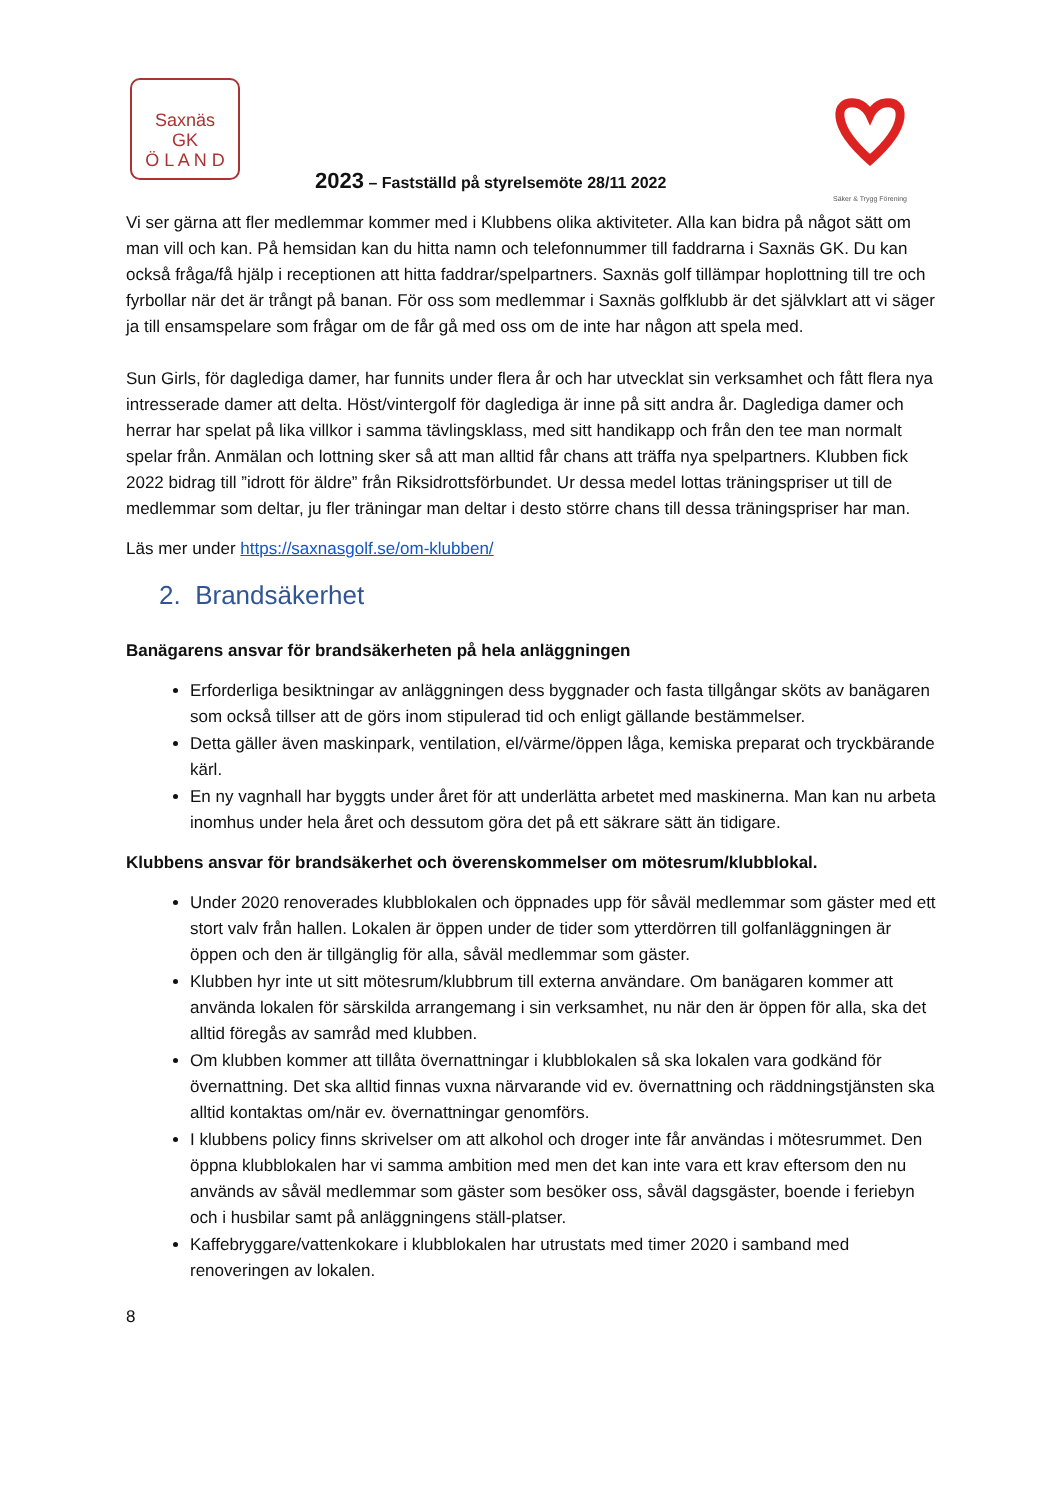Saxnäs
GK
Ö L A N D
Säker & Trygg Förening
2023 – Fastställd på styrelsemöte 28/11 2022
Vi ser gärna att fler medlemmar kommer med i Klubbens olika aktiviteter. Alla kan bidra på något sätt om man vill och kan. På hemsidan kan du hitta namn och telefonnummer till faddrarna i Saxnäs GK. Du kan också fråga/få hjälp i receptionen att hitta faddrar/spelpartners. Saxnäs golf tillämpar hoplottning till tre och fyrbollar när det är trångt på banan. För oss som medlemmar i Saxnäs golfklubb är det självklart att vi säger ja till ensamspelare som frågar om de får gå med oss om de inte har någon att spela med.
Sun Girls, för dagledi­ga damer, har funnits under flera år och har utvecklat sin verksamhet och fått flera nya intresserade damer att delta. Höst/vintergolf för dagledi­ga är inne på sitt andra år. Dagledi­ga damer och herrar har spelat på lika villkor i samma tävlingsklass, med sitt handikapp och från den tee man normalt spelar från. Anmälan och lottning sker så att man alltid får chans att träffa nya spelpartners. Klubben fick 2022 bidrag till ”idrott för äldre” från Riksidrottsförbundet. Ur dessa medel lottas träningspriser ut till de medlemmar som deltar, ju fler träningar man deltar i desto större chans till dessa träningspriser har man.
Läs mer under https://saxnasgolf.se/om-klubben/
2. Brandsäkerhet
Banägarens ansvar för brandsäkerheten på hela anläggningen
Erforderliga besiktningar av anläggningen dess byggnader och fasta tillgångar sköts av banägaren som också tillser att de görs inom stipulerad tid och enligt gällande bestämmelser.
Detta gäller även maskinpark, ventilation, el/värme/öppen låga, kemiska preparat och tryckbärande kärl.
En ny vagnhall har byggts under året för att underlätta arbetet med maskinerna. Man kan nu arbeta inomhus under hela året och dessutom göra det på ett säkrare sätt än tidigare.
Klubbens ansvar för brandsäkerhet och överenskommelser om mötesrum/klubblokal.
Under 2020 renoverades klubblokalen och öppnades upp för såväl medlemmar som gäster med ett stort valv från hallen. Lokalen är öppen under de tider som ytterdörren till golfanläggningen är öppen och den är tillgänglig för alla, såväl medlemmar som gäster.
Klubben hyr inte ut sitt mötesrum/klubbrum till externa användare. Om banägaren kommer att använda lokalen för särskilda arrangemang i sin verksamhet, nu när den är öppen för alla, ska det alltid föregås av samråd med klubben.
Om klubben kommer att tillåta övernattningar i klubblokalen så ska lokalen vara godkänd för övernattning. Det ska alltid finnas vuxna närvarande vid ev. övernattning och räddningstjänsten ska alltid kontaktas om/när ev. övernattningar genomförs.
I klubbens policy finns skrivelser om att alkohol och droger inte får användas i mötesrummet. Den öppna klubblokalen har vi samma ambition med men det kan inte vara ett krav eftersom den nu används av såväl medlemmar som gäster som besöker oss, såväl dagsgäster, boende i feriebyn och i husbilar samt på anläggningens ställ-platser.
Kaffebryggare/vattenkokare i klubblokalen har utrustats med timer 2020 i samband med renoveringen av lokalen.
8